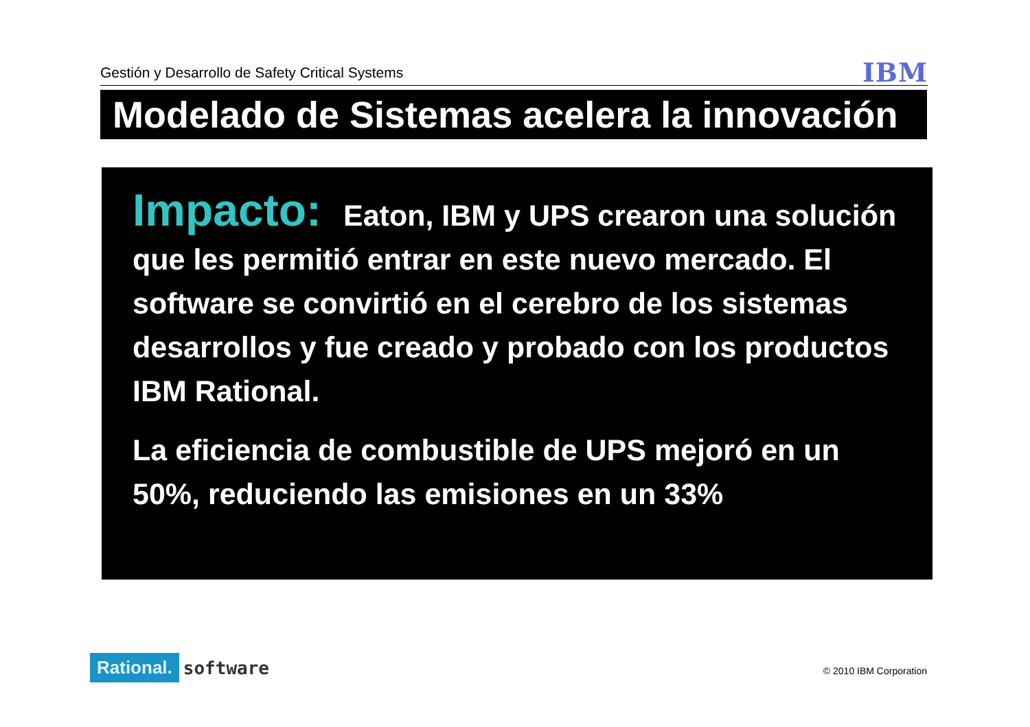Gestión y Desarrollo de Safety Critical Systems
IBM
Modelado de Sistemas acelera la innovación
Impacto: Eaton, IBM y UPS crearon una solución que les permitió entrar en este nuevo mercado. El software se convirtió en el cerebro de los sistemas desarrollos y fue creado y probado con los productos IBM Rational.
La eficiencia de combustible de UPS mejoró en un 50%, reduciendo las emisiones en un 33%
Rational. software
© 2010 IBM Corporation